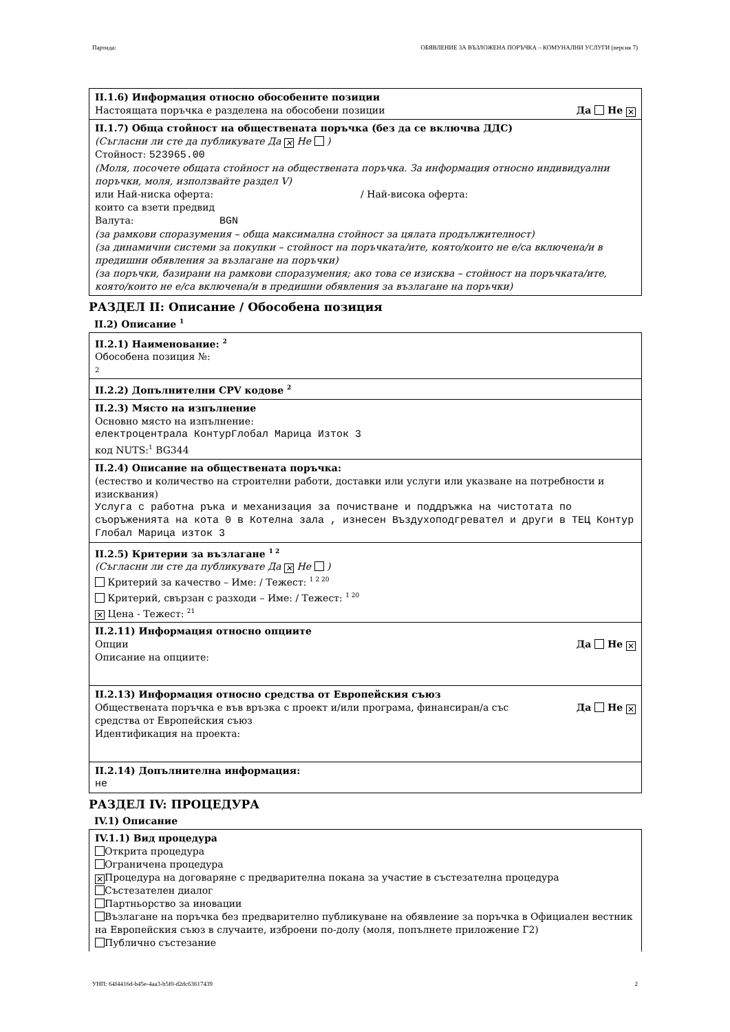Партида: ОБЯВЛЕНИЕ ЗА ВЪЗЛОЖЕНА ПОРЪЧКА – КОМУНАЛНИ УСЛУГИ (версия 7)
II.1.6) Информация относно обособените позиции
Настоящата поръчка е разделена на обособени позиции Да Не ✕
II.1.7) Обща стойност на обществената поръчка (без да се включва ДДС)
(Съгласни ли сте да публикувате Да ✕ Не )
Стойност: 523965.00
(Моля, посочете общата стойност на обществената поръчка. За информация относно индивидуални поръчки, моля, използвайте раздел V)
или Най-ниска оферта: / Най-висока оферта:
които са взети предвид
Валута: BGN
(за рамкови споразумения – обща максимална стойност за цялата продължителност)
(за динамични системи за покупки – стойност на поръчката/ите, която/които не е/са включена/и в предишни обявления за възлагане на поръчки)
(за поръчки, базирани на рамкови споразумения; ако това се изисква – стойност на поръчката/ите, която/които не е/са включена/и в предишни обявления за възлагане на поръчки)
РАЗДЕЛ II: Описание / Обособена позиция
II.2) Описание <sup>1</sup>
II.2.1) Наименование: <sup>2</sup>
Обособена позиция №:
2
II.2.2) Допълнителни CPV кодове <sup>2</sup>
II.2.3) Място на изпълнение
Основно място на изпълнение:
електроцентрала КонтурГлобал Марица Изток 3
код NUTS:<sup>1</sup> BG344
II.2.4) Описание на обществената поръчка:
(естество и количество на строителни работи, доставки или услуги или указване на потребности и изисквания)
Услуга с работна ръка и механизация за почистване и поддръжка на чистотата по съоръженията на кота 0 в Котелна зала , изнесен Въздухоподгревател и други в ТЕЦ Контур Глобал Марица изток 3
II.2.5) Критерии за възлагане <sup>1 2</sup>
(Съгласни ли сте да публикувате Да ✕ Не )
Критерий за качество – Име: / Тежест: <sup>1 2 20</sup>
Критерий, свързан с разходи – Име: / Тежест: <sup>1 20</sup>
✕ Цена - Тежест: <sup>21</sup>
II.2.11) Информация относно опциите
Опции Да Не ✕
Описание на опциите:
II.2.13) Информация относно средства от Европейския съюз
Обществената поръчка е във връзка с проект и/или програма, финансиран/а със средства от Европейския съюз Да Не ✕
Идентификация на проекта:
II.2.14) Допълнителна информация:
не
РАЗДЕЛ IV: ПРОЦЕДУРА
IV.1) Описание
IV.1.1) Вид процедура
Открита процедура
Ограничена процедура
✕ Процедура на договаряне с предварителна покана за участие в състезателна процедура
Състезателен диалог
Партньорство за иновации
Възлагане на поръчка без предварително публикуване на обявление за поръчка в Официален вестник на Европейския съюз в случаите, изброени по-долу (моля, попълнете приложение Г2)
Публично състезание
УНП: 64f4416d-b45e-4aa3-b5f0-d2dc63617439 2